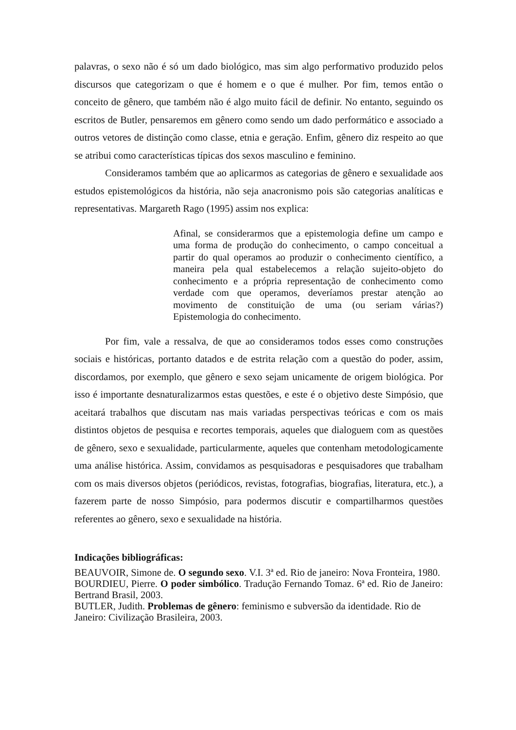palavras, o sexo não é só um dado biológico, mas sim algo performativo produzido pelos discursos que categorizam o que é homem e o que é mulher. Por fim, temos então o conceito de gênero, que também não é algo muito fácil de definir. No entanto, seguindo os escritos de Butler, pensaremos em gênero como sendo um dado performático e associado a outros vetores de distinção como classe, etnia e geração. Enfim, gênero diz respeito ao que se atribui como características típicas dos sexos masculino e feminino.
Consideramos também que ao aplicarmos as categorias de gênero e sexualidade aos estudos epistemológicos da história, não seja anacronismo pois são categorias analíticas e representativas. Margareth Rago (1995) assim nos explica:
Afinal, se considerarmos que a epistemologia define um campo e uma forma de produção do conhecimento, o campo conceitual a partir do qual operamos ao produzir o conhecimento científico, a maneira pela qual estabelecemos a relação sujeito-objeto do conhecimento e a própria representação de conhecimento como verdade com que operamos, deveríamos prestar atenção ao movimento de constituição de uma (ou seriam várias?) Epistemologia do conhecimento.
Por fim, vale a ressalva, de que ao consideramos todos esses como construções sociais e históricas, portanto datados e de estrita relação com a questão do poder, assim, discordamos, por exemplo, que gênero e sexo sejam unicamente de origem biológica. Por isso é importante desnaturalizarmos estas questões, e este é o objetivo deste Simpósio, que aceitará trabalhos que discutam nas mais variadas perspectivas teóricas e com os mais distintos objetos de pesquisa e recortes temporais, aqueles que dialoguem com as questões de gênero, sexo e sexualidade, particularmente, aqueles que contenham metodologicamente uma análise histórica. Assim, convidamos as pesquisadoras e pesquisadores que trabalham com os mais diversos objetos (periódicos, revistas, fotografias, biografias, literatura, etc.), a fazerem parte de nosso Simpósio, para podermos discutir e compartilharmos questões referentes ao gênero, sexo e sexualidade na história.
Indicações bibliográficas:
BEAUVOIR, Simone de. O segundo sexo. V.I. 3ª ed. Rio de janeiro: Nova Fronteira, 1980.
BOURDIEU, Pierre. O poder simbólico. Tradução Fernando Tomaz. 6ª ed. Rio de Janeiro: Bertrand Brasil, 2003.
BUTLER, Judith. Problemas de gênero: feminismo e subversão da identidade. Rio de Janeiro: Civilização Brasileira, 2003.